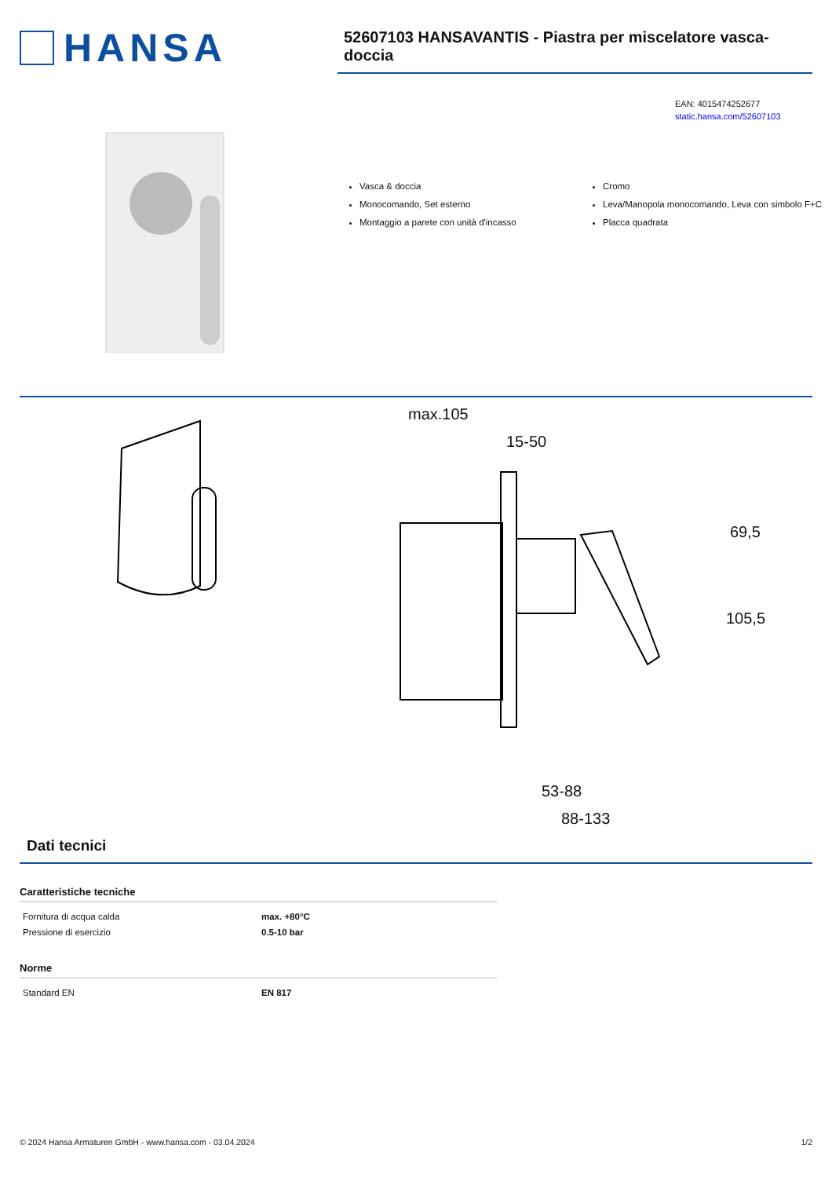HANSA
52607103 HANSAVANTIS - Piastra per miscelatore vasca-doccia
EAN: 4015474252677
static.hansa.com/52607103
Vasca & doccia
Monocomando, Set esterno
Montaggio a parete con unità d'incasso
Cromo
Leva/Manopola monocomando, Leva con simbolo F+C
Placca quadrata
max.105
15-50
69,5
105,5
53-88
88-133
Dati tecnici
Caratteristiche tecniche
| Fornitura di acqua calda | max. +80°C |
| Pressione di esercizio | 0.5-10 bar |
Norme
| Standard EN | EN 817 |
© 2024 Hansa Armaturen GmbH - www.hansa.com - 03.04.2024 1/2